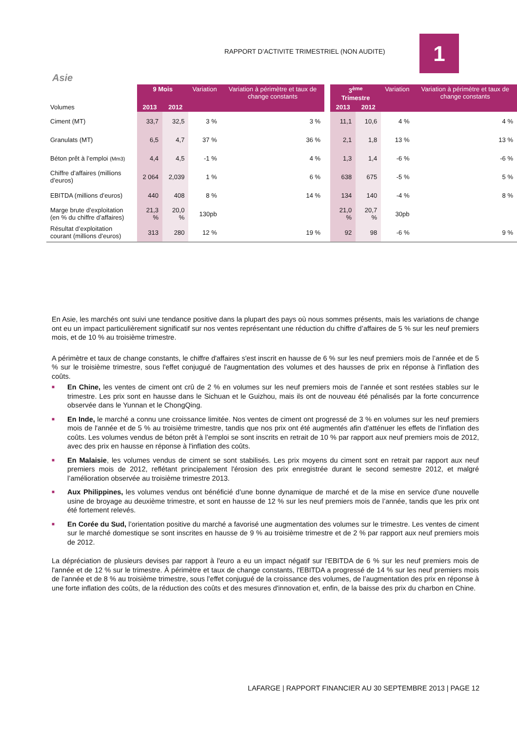RAPPORT D’ACTIVITE TRIMESTRIEL (NON AUDITE)
1
Asie
| Volumes | 9 Mois | | Variation | Variation à périmètre et taux de change constants | | 3<sup>ème</sup> Trimestre | | Variation | Variation à périmètre et taux de change constants |
| | 2013 | 2012 | | | | 2013 | 2012 | | |
| Ciment (MT) | 33,7 | 32,5 | 3 % | 3 % | | 11,1 | 10,6 | 4 % | 4 % |
| Granulats (MT) | 6,5 | 4,7 | 37 % | 36 % | | 2,1 | 1,8 | 13 % | 13 % |
| Béton prêt à l’emploi (Mm3) | 4,4 | 4,5 | -1 % | 4 % | | 1,3 | 1,4 | -6 % | -6 % |
| Chiffre d’affaires (millions d’euros) | 2 064 | 2,039 | 1 % | 6 % | | 638 | 675 | -5 % | 5 % |
| EBITDA (millions d’euros) | 440 | 408 | 8 % | 14 % | | 134 | 140 | -4 % | 8 % |
| Marge brute d’exploitation (en % du chiffre d’affaires) | 21,3 % | 20,0 % | 130pb | | | 21,0 % | 20,7 % | 30pb | |
| Résultat d’exploitation courant (millions d’euros) | 313 | 280 | 12 % | 19 % | | 92 | 98 | -6 % | 9 % |
En Asie, les marchés ont suivi une tendance positive dans la plupart des pays où nous sommes présents, mais les variations de change ont eu un impact particulièrement significatif sur nos ventes représentant une réduction du chiffre d’affaires de 5 % sur les neuf premiers mois, et de 10 % au troisième trimestre.
A périmètre et taux de change constants, le chiffre d'affaires s'est inscrit en hausse de 6 % sur les neuf premiers mois de l’année et de 5 % sur le troisième trimestre, sous l'effet conjugué de l'augmentation des volumes et des hausses de prix en réponse à l'inflation des coûts.
■ En Chine, les ventes de ciment ont crû de 2 % en volumes sur les neuf premiers mois de l’année et sont restées stables sur le trimestre. Les prix sont en hausse dans le Sichuan et le Guizhou, mais ils ont de nouveau été pénalisés par la forte concurrence observée dans le Yunnan et le ChongQing.
■ En Inde, le marché a connu une croissance limitée. Nos ventes de ciment ont progressé de 3 % en volumes sur les neuf premiers mois de l'année et de 5 % au troisième trimestre, tandis que nos prix ont été augmentés afin d'atténuer les effets de l'inflation des coûts. Les volumes vendus de béton prêt à l’emploi se sont inscrits en retrait de 10 % par rapport aux neuf premiers mois de 2012, avec des prix en hausse en réponse à l'inflation des coûts.
■ En Malaisie, les volumes vendus de ciment se sont stabilisés. Les prix moyens du ciment sont en retrait par rapport aux neuf premiers mois de 2012, reflétant principalement l'érosion des prix enregistrée durant le second semestre 2012, et malgré l’amélioration observée au troisième trimestre 2013.
■ Aux Philippines, les volumes vendus ont bénéficié d’une bonne dynamique de marché et de la mise en service d'une nouvelle usine de broyage au deuxième trimestre, et sont en hausse de 12 % sur les neuf premiers mois de l’année, tandis que les prix ont été fortement relevés.
■ En Corée du Sud, l’orientation positive du marché a favorisé une augmentation des volumes sur le trimestre. Les ventes de ciment sur le marché domestique se sont inscrites en hausse de 9 % au troisième trimestre et de 2 % par rapport aux neuf premiers mois de 2012.
La dépréciation de plusieurs devises par rapport à l'euro a eu un impact négatif sur l'EBITDA de 6 % sur les neuf premiers mois de l'année et de 12 % sur le trimestre. À périmètre et taux de change constants, l'EBITDA a progressé de 14 % sur les neuf premiers mois de l'année et de 8 % au troisième trimestre, sous l’effet conjugué de la croissance des volumes, de l’augmentation des prix en réponse à une forte inflation des coûts, de la réduction des coûts et des mesures d'innovation et, enfin, de la baisse des prix du charbon en Chine.
LAFARGE | RAPPORT FINANCIER AU 30 SEPTEMBRE 2013 | PAGE 12